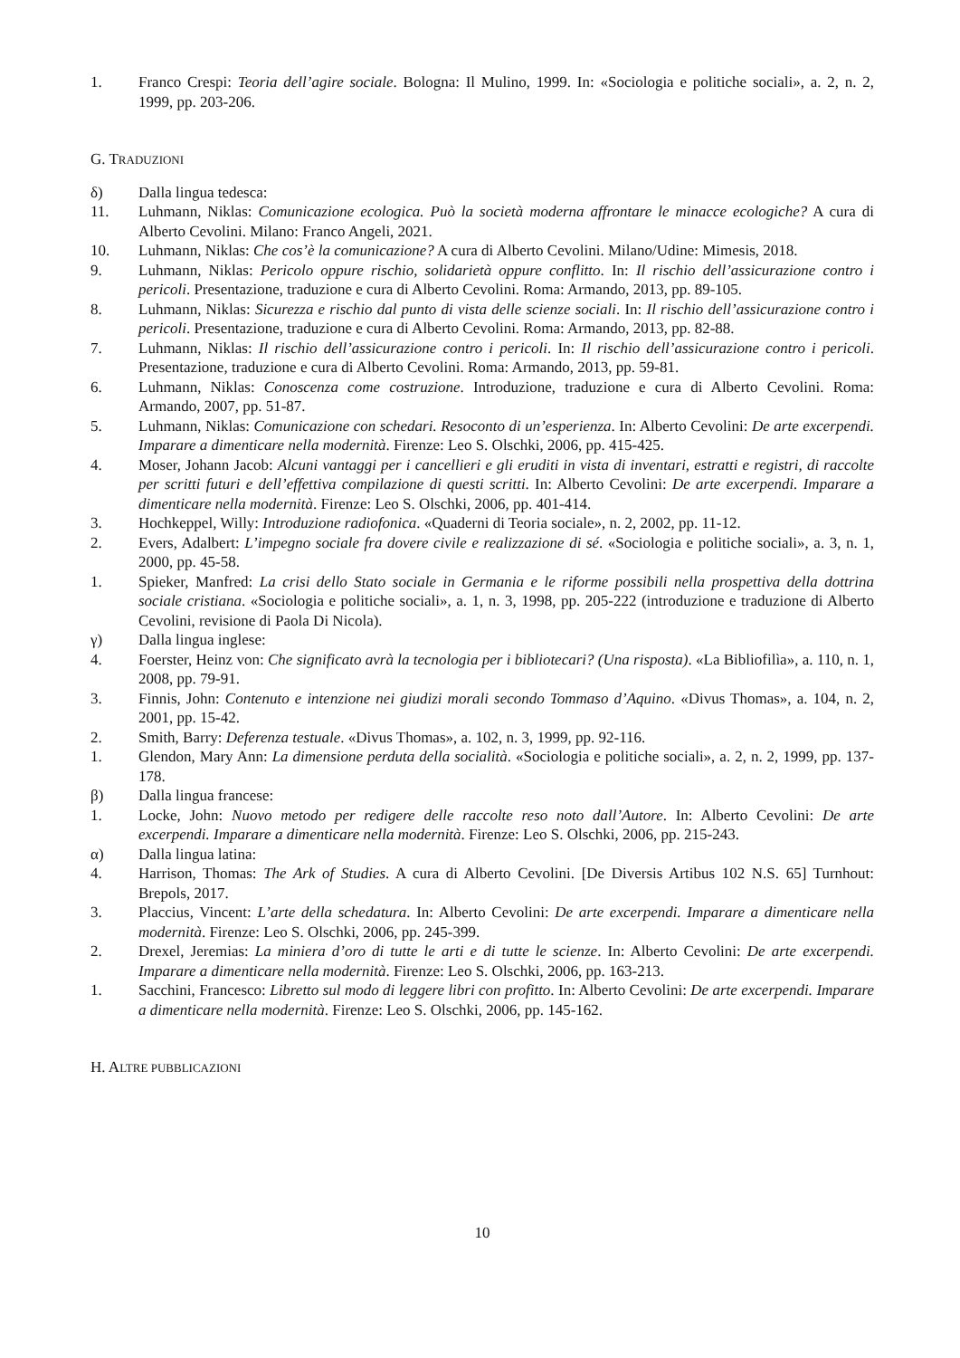1. Franco Crespi: Teoria dell’agire sociale. Bologna: Il Mulino, 1999. In: «Sociologia e politiche sociali», a. 2, n. 2, 1999, pp. 203-206.
G. TRADUZIONI
δ) Dalla lingua tedesca:
11. Luhmann, Niklas: Comunicazione ecologica. Può la società moderna affrontare le minacce ecologiche? A cura di Alberto Cevolini. Milano: Franco Angeli, 2021.
10. Luhmann, Niklas: Che cos’è la comunicazione? A cura di Alberto Cevolini. Milano/Udine: Mimesis, 2018.
9. Luhmann, Niklas: Pericolo oppure rischio, solidarietà oppure conflitto. In: Il rischio dell’assicurazione contro i pericoli. Presentazione, traduzione e cura di Alberto Cevolini. Roma: Armando, 2013, pp. 89-105.
8. Luhmann, Niklas: Sicurezza e rischio dal punto di vista delle scienze sociali. In: Il rischio dell’assicurazione contro i pericoli. Presentazione, traduzione e cura di Alberto Cevolini. Roma: Armando, 2013, pp. 82-88.
7. Luhmann, Niklas: Il rischio dell’assicurazione contro i pericoli. In: Il rischio dell’assicurazione contro i pericoli. Presentazione, traduzione e cura di Alberto Cevolini. Roma: Armando, 2013, pp. 59-81.
6. Luhmann, Niklas: Conoscenza come costruzione. Introduzione, traduzione e cura di Alberto Cevolini. Roma: Armando, 2007, pp. 51-87.
5. Luhmann, Niklas: Comunicazione con schedari. Resoconto di un’esperienza. In: Alberto Cevolini: De arte excerpendi. Imparare a dimenticare nella modernità. Firenze: Leo S. Olschki, 2006, pp. 415-425.
4. Moser, Johann Jacob: Alcuni vantaggi per i cancellieri e gli eruditi in vista di inventari, estratti e registri, di raccolte per scritti futuri e dell’effettiva compilazione di questi scritti. In: Alberto Cevolini: De arte excerpendi. Imparare a dimenticare nella modernità. Firenze: Leo S. Olschki, 2006, pp. 401-414.
3. Hochkeppel, Willy: Introduzione radiofonica. «Quaderni di Teoria sociale», n. 2, 2002, pp. 11-12.
2. Evers, Adalbert: L’impegno sociale fra dovere civile e realizzazione di sé. «Sociologia e politiche sociali», a. 3, n. 1, 2000, pp. 45-58.
1. Spieker, Manfred: La crisi dello Stato sociale in Germania e le riforme possibili nella prospettiva della dottrina sociale cristiana. «Sociologia e politiche sociali», a. 1, n. 3, 1998, pp. 205-222 (introduzione e traduzione di Alberto Cevolini, revisione di Paola Di Nicola).
γ) Dalla lingua inglese:
4. Foerster, Heinz von: Che significato avrà la tecnologia per i bibliotecari? (Una risposta). «La Bibliofilìa», a. 110, n. 1, 2008, pp. 79-91.
3. Finnis, John: Contenuto e intenzione nei giudizi morali secondo Tommaso d’Aquino. «Divus Thomas», a. 104, n. 2, 2001, pp. 15-42.
2. Smith, Barry: Deferenza testuale. «Divus Thomas», a. 102, n. 3, 1999, pp. 92-116.
1. Glendon, Mary Ann: La dimensione perduta della socialità. «Sociologia e politiche sociali», a. 2, n. 2, 1999, pp. 137-178.
β) Dalla lingua francese:
1. Locke, John: Nuovo metodo per redigere delle raccolte reso noto dall’Autore. In: Alberto Cevolini: De arte excerpendi. Imparare a dimenticare nella modernità. Firenze: Leo S. Olschki, 2006, pp. 215-243.
α) Dalla lingua latina:
4. Harrison, Thomas: The Ark of Studies. A cura di Alberto Cevolini. [De Diversis Artibus 102 N.S. 65] Turnhout: Brepols, 2017.
3. Placcius, Vincent: L’arte della schedatura. In: Alberto Cevolini: De arte excerpendi. Imparare a dimenticare nella modernità. Firenze: Leo S. Olschki, 2006, pp. 245-399.
2. Drexel, Jeremias: La miniera d’oro di tutte le arti e di tutte le scienze. In: Alberto Cevolini: De arte excerpendi. Imparare a dimenticare nella modernità. Firenze: Leo S. Olschki, 2006, pp. 163-213.
1. Sacchini, Francesco: Libretto sul modo di leggere libri con profitto. In: Alberto Cevolini: De arte excerpendi. Imparare a dimenticare nella modernità. Firenze: Leo S. Olschki, 2006, pp. 145-162.
H. ALTRE PUBBLICAZIONI
10